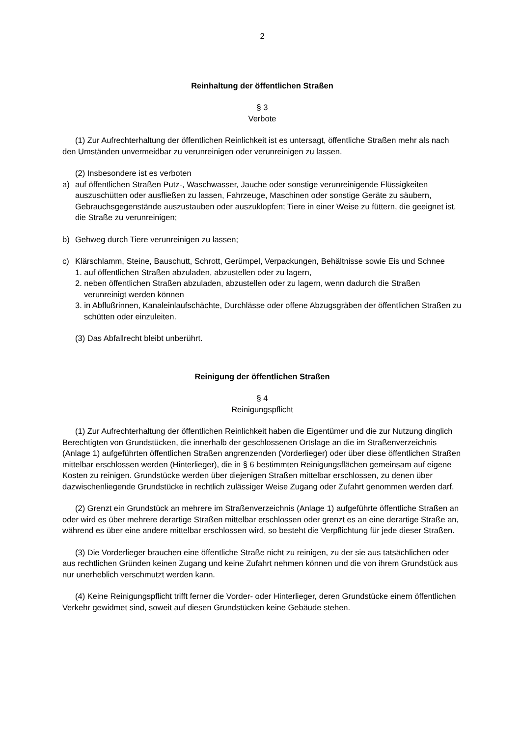2
Reinhaltung der öffentlichen Straßen
§ 3
Verbote
(1) Zur Aufrechterhaltung der öffentlichen Reinlichkeit ist es untersagt, öffentliche Straßen mehr als nach den Umständen unvermeidbar zu verunreinigen oder verunreinigen zu lassen.
(2) Insbesondere ist es verboten
a) auf öffentlichen Straßen Putz-, Waschwasser, Jauche oder sonstige verunreinigende Flüssigkeiten auszuschütten oder ausfließen zu lassen, Fahrzeuge, Maschinen oder sonstige Geräte zu säubern, Gebrauchsgegenstände auszustauben oder auszuklopfen; Tiere in einer Weise zu füttern, die geeignet ist, die Straße zu verunreinigen;
b) Gehweg durch Tiere verunreinigen zu lassen;
c) Klärschlamm, Steine, Bauschutt, Schrott, Gerümpel, Verpackungen, Behältnisse sowie Eis und Schnee
1. auf öffentlichen Straßen abzuladen, abzustellen oder zu lagern,
2. neben öffentlichen Straßen abzuladen, abzustellen oder zu lagern, wenn dadurch die Straßen verunreinigt werden können
3. in Abflußrinnen, Kanaleinlaufschächte, Durchlässe oder offene Abzugsgräben der öffentlichen Straßen zu schütten oder einzuleiten.
(3) Das Abfallrecht bleibt unberührt.
Reinigung der öffentlichen Straßen
§ 4
Reinigungspflicht
(1) Zur Aufrechterhaltung der öffentlichen Reinlichkeit haben die Eigentümer und die zur Nutzung dinglich Berechtigten von Grundstücken, die innerhalb der geschlossenen Ortslage an die im Straßenverzeichnis (Anlage 1) aufgeführten öffentlichen Straßen angrenzenden (Vorderlieger) oder über diese öffentlichen Straßen mittelbar erschlossen werden (Hinterlieger), die in § 6 bestimmten Reinigungsflächen gemeinsam auf eigene Kosten zu reinigen. Grundstücke werden über diejenigen Straßen mittelbar erschlossen, zu denen über dazwischenliegende Grundstücke in rechtlich zulässiger Weise Zugang oder Zufahrt genommen werden darf.
(2) Grenzt ein Grundstück an mehrere im Straßenverzeichnis (Anlage 1) aufgeführte öffentliche Straßen an oder wird es über mehrere derartige Straßen mittelbar erschlossen oder grenzt es an eine derartige Straße an, während es über eine andere mittelbar erschlossen wird, so besteht die Verpflichtung für jede dieser Straßen.
(3) Die Vorderlieger brauchen eine öffentliche Straße nicht zu reinigen, zu der sie aus tatsächlichen oder aus rechtlichen Gründen keinen Zugang und keine Zufahrt nehmen können und die von ihrem Grundstück aus nur unerheblich verschmutzt werden kann.
(4) Keine Reinigungspflicht trifft ferner die Vorder- oder Hinterlieger, deren Grundstücke einem öffentlichen Verkehr gewidmet sind, soweit auf diesen Grundstücken keine Gebäude stehen.